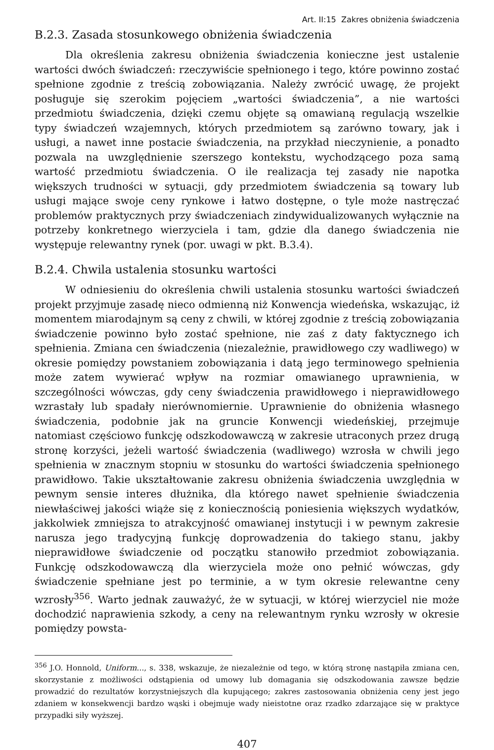Art. II:15 Zakres obniżenia świadczenia
B.2.3. Zasada stosunkowego obniżenia świadczenia
Dla określenia zakresu obniżenia świadczenia konieczne jest ustalenie wartości dwóch świadczeń: rzeczywiście spełnionego i tego, które powinno zostać spełnione zgodnie z treścią zobowiązania. Należy zwrócić uwagę, że projekt posługuje się szerokim pojęciem „wartości świadczenia”, a nie wartości przedmiotu świadczenia, dzięki czemu objęte są omawianą regulacją wszelkie typy świadczeń wzajemnych, których przedmiotem są zarówno towary, jak i usługi, a nawet inne postacie świadczenia, na przykład nieczynienie, a ponadto pozwala na uwzględnienie szerszego kontekstu, wychodzącego poza samą wartość przedmiotu świadczenia. O ile realizacja tej zasady nie napotka większych trudności w sytuacji, gdy przedmiotem świadczenia są towary lub usługi mające swoje ceny rynkowe i łatwo dostępne, o tyle może nastręczać problemów praktycznych przy świadczeniach zindywidualizowanych wyłącznie na potrzeby konkretnego wierzyciela i tam, gdzie dla danego świadczenia nie występuje relewantny rynek (por. uwagi w pkt. B.3.4).
B.2.4. Chwila ustalenia stosunku wartości
W odniesieniu do określenia chwili ustalenia stosunku wartości świadczeń projekt przyjmuje zasadę nieco odmienną niż Konwencja wiedeńska, wskazując, iż momentem miarodajnym są ceny z chwili, w której zgodnie z treścią zobowiązania świadczenie powinno było zostać spełnione, nie zaś z daty faktycznego ich spełnienia. Zmiana cen świadczenia (niezależnie, prawidłowego czy wadliwego) w okresie pomiędzy powstaniem zobowiązania i datą jego terminowego spełnienia może zatem wywierać wpływ na rozmiar omawianego uprawnienia, w szczególności wówczas, gdy ceny świadczenia prawidłowego i nieprawidłowego wzrastały lub spadały nierównomiernie. Uprawnienie do obniżenia własnego świadczenia, podobnie jak na gruncie Konwencji wiedeńskiej, przejmuje natomiast częściowo funkcję odszkodowawczą w zakresie utraconych przez drugą stronę korzyści, jeżeli wartość świadczenia (wadliwego) wzrosła w chwili jego spełnienia w znacznym stopniu w stosunku do wartości świadczenia spełnionego prawidłowo. Takie ukształtowanie zakresu obniżenia świadczenia uwzględnia w pewnym sensie interes dłużnika, dla którego nawet spełnienie świadczenia niewłaściwej jakości wiąże się z koniecznością poniesienia większych wydatków, jakkolwiek zmniejsza to atrakcyjność omawianej instytucji i w pewnym zakresie narusza jego tradycyjną funkcję doprowadzenia do takiego stanu, jakby nieprawidłowe świadczenie od początku stanowiło przedmiot zobowiązania. Funkcję odszkodowawczą dla wierzyciela może ono pełnić wówczas, gdy świadczenie spełniane jest po terminie, a w tym okresie relewantne ceny wzrosły<sup>356</sup>. Warto jednak zauważyć, że w sytuacji, w której wierzyciel nie może dochodzić naprawienia szkody, a ceny na relewantnym rynku wzrosły w okresie pomiędzy powsta-
<sup>356</sup> J.O. Honnold, Uniform..., s. 338, wskazuje, że niezależnie od tego, w którą stronę nastąpiła zmiana cen, skorzystanie z możliwości odstąpienia od umowy lub domagania się odszkodowania zawsze będzie prowadzić do rezultatów korzystniejszych dla kupującego; zakres zastosowania obniżenia ceny jest jego zdaniem w konsekwencji bardzo wąski i obejmuje wady nieistotne oraz rzadko zdarzające się w praktyce przypadki siły wyższej.
407